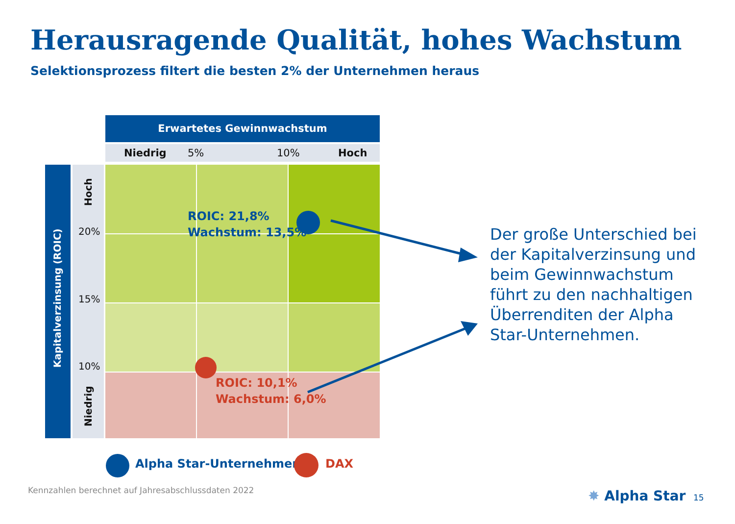Herausragende Qualität, hohes Wachstum
Selektionsprozess filtert die besten 2% der Unternehmen heraus
Erwartetes Gewinnwachstum
Niedrig 5% 10% Hoch
Kapitalverzinsung (ROIC)
Hoch
Niedrig
20%
15%
10%
ROIC: 21,8%
Wachstum: 13,5%
ROIC: 10,1%
Wachstum: 6,0%
Der große Unterschied bei der Kapitalverzinsung und beim Gewinnwachstum führt zu den nachhaltigen Überrenditen der Alpha Star-Unternehmen.
Alpha Star-Unternehmen DAX
Kennzahlen berechnet auf Jahresabschlussdaten 2022
✸ Alpha Star 15